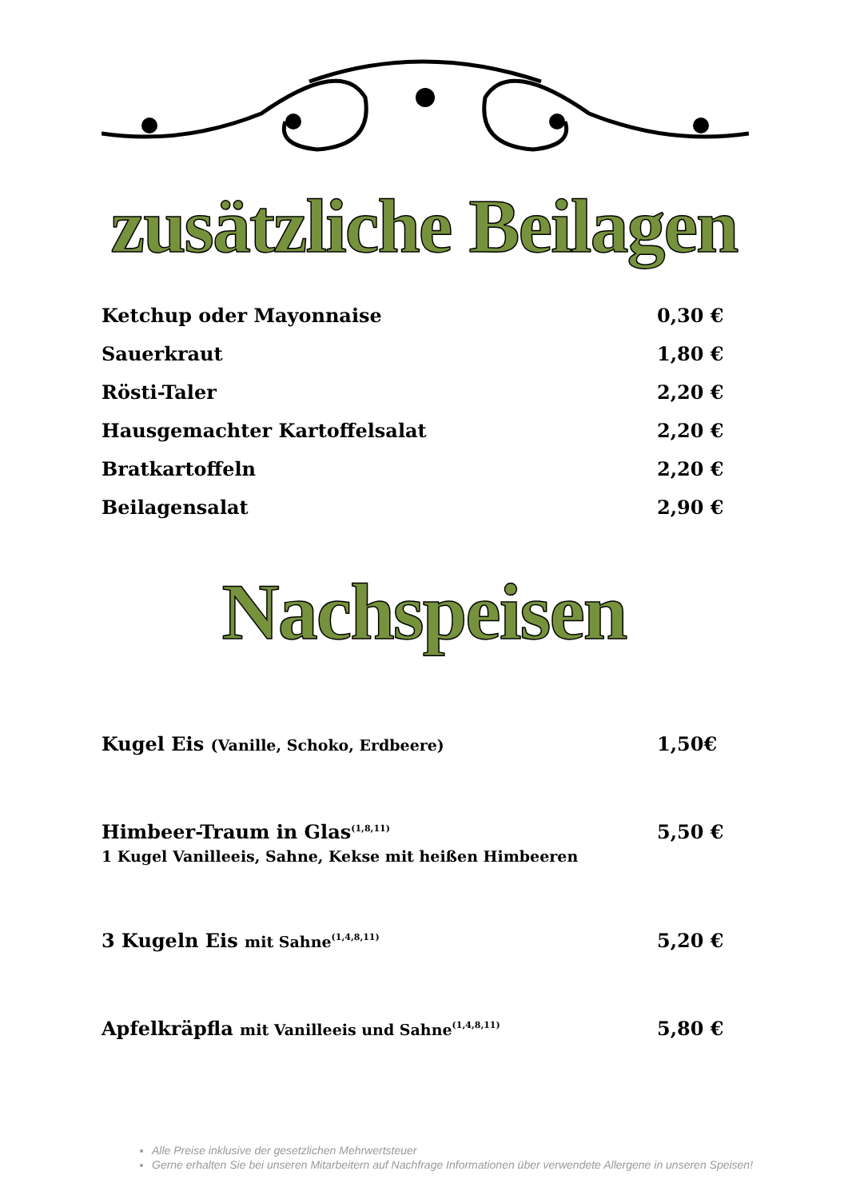zusätzliche Beilagen
Ketchup oder Mayonnaise 0,30 €
Sauerkraut 1,80 €
Rösti-Taler 2,20 €
Hausgemachter Kartoffelsalat 2,20 €
Bratkartoffeln 2,20 €
Beilagensalat 2,90 €
Nachspeisen
Kugel Eis (Vanille, Schoko, Erdbeere) 1,50€
Himbeer-Traum in Glas<sup>(1,8,11)</sup>
1 Kugel Vanilleeis, Sahne, Kekse mit heißen Himbeeren 5,50 €
3 Kugeln Eis mit Sahne<sup>(1,4,8,11)</sup> 5,20 €
Apfelkräpfla mit Vanilleeis und Sahne<sup>(1,4,8,11)</sup> 5,80 €
Alle Preise inklusive der gesetzlichen Mehrwertsteuer
Gerne erhalten Sie bei unseren Mitarbeitern auf Nachfrage Informationen über verwendete Allergene in unseren Speisen!